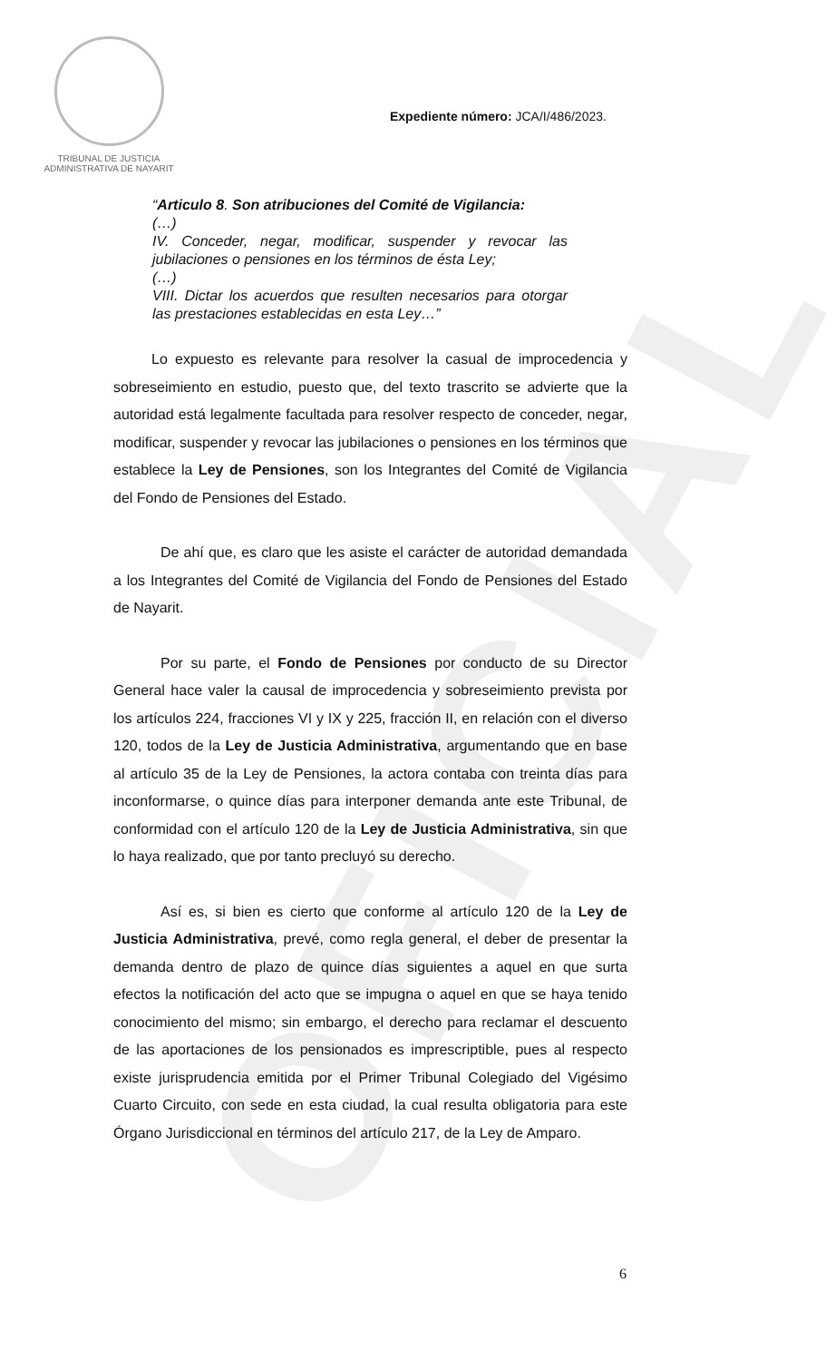OFICIAL
TRIBUNAL DE JUSTICIA
ADMINISTRATIVA DE NAYARIT
Expediente número: JCA/I/486/2023.
“Articulo 8. Son atribuciones del Comité de Vigilancia:
(…)
IV. Conceder, negar, modificar, suspender y revocar las jubilaciones o pensiones en los términos de ésta Ley;
(…)
VIII. Dictar los acuerdos que resulten necesarios para otorgar las prestaciones establecidas en esta Ley…”
Lo expuesto es relevante para resolver la casual de improcedencia y sobreseimiento en estudio, puesto que, del texto trascrito se advierte que la autoridad está legalmente facultada para resolver respecto de conceder, negar, modificar, suspender y revocar las jubilaciones o pensiones en los términos que establece la Ley de Pensiones, son los Integrantes del Comité de Vigilancia del Fondo de Pensiones del Estado.
De ahí que, es claro que les asiste el carácter de autoridad demandada a los Integrantes del Comité de Vigilancia del Fondo de Pensiones del Estado de Nayarit.
Por su parte, el Fondo de Pensiones por conducto de su Director General hace valer la causal de improcedencia y sobreseimiento prevista por los artículos 224, fracciones VI y IX y 225, fracción II, en relación con el diverso 120, todos de la Ley de Justicia Administrativa, argumentando que en base al artículo 35 de la Ley de Pensiones, la actora contaba con treinta días para inconformarse, o quince días para interponer demanda ante este Tribunal, de conformidad con el artículo 120 de la Ley de Justicia Administrativa, sin que lo haya realizado, que por tanto precluyó su derecho.
Así es, si bien es cierto que conforme al artículo 120 de la Ley de Justicia Administrativa, prevé, como regla general, el deber de presentar la demanda dentro de plazo de quince días siguientes a aquel en que surta efectos la notificación del acto que se impugna o aquel en que se haya tenido conocimiento del mismo; sin embargo, el derecho para reclamar el descuento de las aportaciones de los pensionados es imprescriptible, pues al respecto existe jurisprudencia emitida por el Primer Tribunal Colegiado del Vigésimo Cuarto Circuito, con sede en esta ciudad, la cual resulta obligatoria para este Órgano Jurisdiccional en términos del artículo 217, de la Ley de Amparo.
6